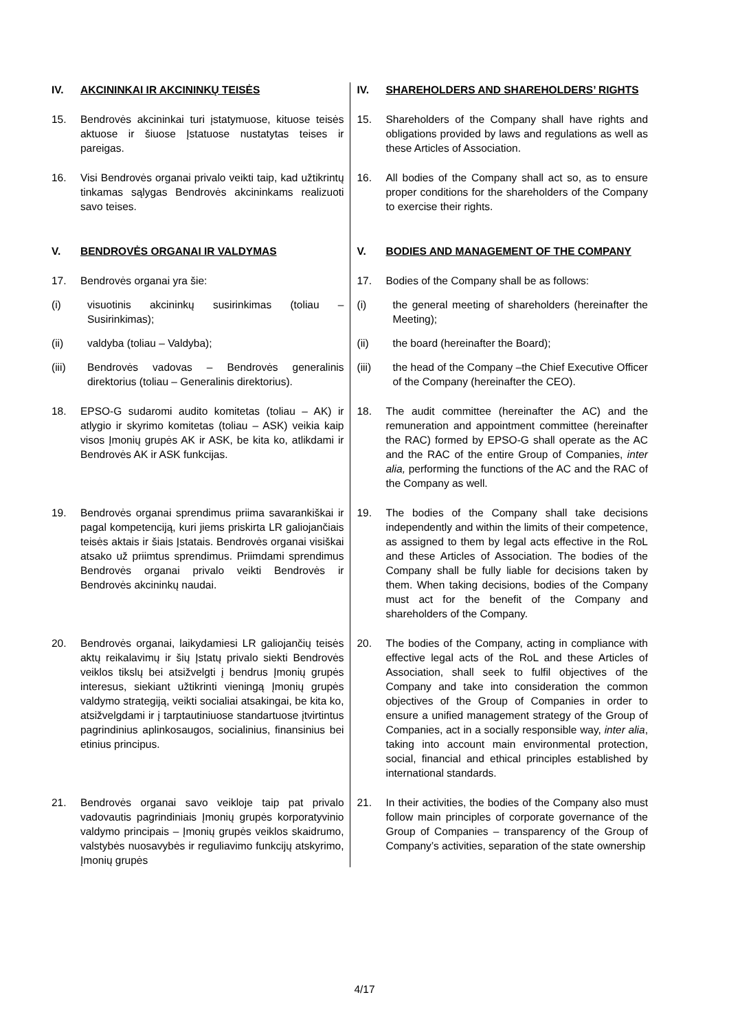| IV. AKCININKAI IR AKCININKŲ TEISĖS | IV. SHAREHOLDERS AND SHAREHOLDERS’ RIGHTS |
| 15. Bendrovės akcininkai turi įstatymuose, kituose teisės aktuose ir šiuose Įstatuose nustatytas teises ir pareigas. | 15. Shareholders of the Company shall have rights and obligations provided by laws and regulations as well as these Articles of Association. |
| 16. Visi Bendrovės organai privalo veikti taip, kad užtikrintų tinkamas sąlygas Bendrovės akcininkams realizuoti savo teises. | 16. All bodies of the Company shall act so, as to ensure proper conditions for the shareholders of the Company to exercise their rights. |
| V. BENDROVĖS ORGANAI IR VALDYMAS | V. BODIES AND MANAGEMENT OF THE COMPANY |
| 17. Bendrovės organai yra šie: | 17. Bodies of the Company shall be as follows: |
| (i) visuotinis akcininkų susirinkimas (toliau – Susirinkimas); | (i) the general meeting of shareholders (hereinafter the Meeting); |
| (ii) valdyba (toliau – Valdyba); | (ii) the board (hereinafter the Board); |
| (iii) Bendrovės vadovas – Bendrovės generalinis direktorius (toliau – Generalinis direktorius). | (iii) the head of the Company –the Chief Executive Officer of the Company (hereinafter the CEO). |
| 18. EPSO-G sudaromi audito komitetas (toliau – AK) ir atlygio ir skyrimo komitetas (toliau – ASK) veikia kaip visos Įmonių grupės AK ir ASK, be kita ko, atlikdami ir Bendrovės AK ir ASK funkcijas. | 18. The audit committee (hereinafter the AC) and the remuneration and appointment committee (hereinafter the RAC) formed by EPSO-G shall operate as the AC and the RAC of the entire Group of Companies, inter alia, performing the functions of the AC and the RAC of the Company as well. |
| 19. Bendrovės organai sprendimus priima savarankiškai ir pagal kompetenciją, kuri jiems priskirta LR galiojančiais teisės aktais ir šiais Įstatais. Bendrovės organai visiškai atsako už priimtus sprendimus. Priimdami sprendimus Bendrovės organai privalo veikti Bendrovės ir Bendrovės akcininkų naudai. | 19. The bodies of the Company shall take decisions independently and within the limits of their competence, as assigned to them by legal acts effective in the RoL and these Articles of Association. The bodies of the Company shall be fully liable for decisions taken by them. When taking decisions, bodies of the Company must act for the benefit of the Company and shareholders of the Company. |
| 20. Bendrovės organai, laikydamiesi LR galiojančių teisės aktų reikalavimų ir šių Įstatų privalo siekti Bendrovės veiklos tikslų bei atsižvelgti į bendrus Įmonių grupės interesus, siekiant užtikrinti vieningą Įmonių grupės valdymo strategiją, veikti socialiai atsakingai, be kita ko, atsižvelgdami ir į tarptautiniuose standartuose įtvirtintus pagrindinius aplinkosaugos, socialinius, finansinius bei etinius principus. | 20. The bodies of the Company, acting in compliance with effective legal acts of the RoL and these Articles of Association, shall seek to fulfil objectives of the Company and take into consideration the common objectives of the Group of Companies in order to ensure a unified management strategy of the Group of Companies, act in a socially responsible way, inter alia , taking into account main environmental protection, social, financial and ethical principles established by international standards. |
| 21. Bendrovės organai savo veikloje taip pat privalo vadovautis pagrindiniais Įmonių grupės korporatyvinio valdymo principais – Įmonių grupės veiklos skaidrumo, valstybės nuosavybės ir reguliavimo funkcijų atskyrimo, Įmonių grupės | 21. In their activities, the bodies of the Company also must follow main principles of corporate governance of the Group of Companies – transparency of the Group of Company’s activities, separation of the state ownership |
4/17